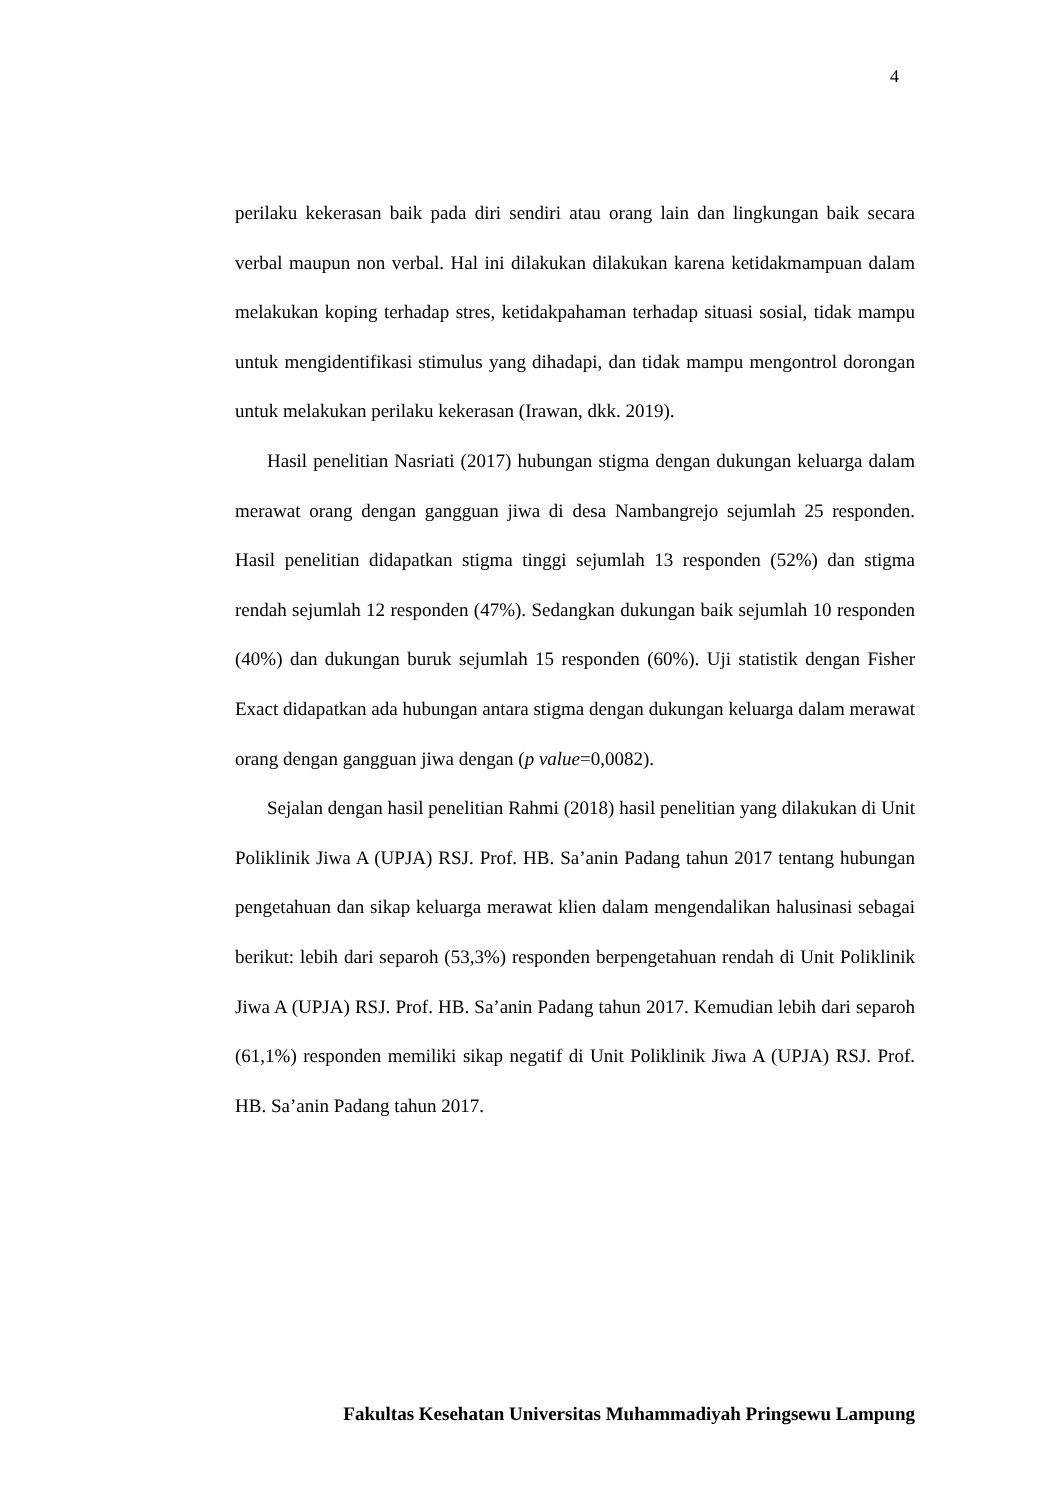4
perilaku kekerasan baik pada diri sendiri atau orang lain dan lingkungan baik secara verbal maupun non verbal. Hal ini dilakukan dilakukan karena ketidakmampuan dalam melakukan koping terhadap stres, ketidakpahaman terhadap situasi sosial, tidak mampu untuk mengidentifikasi stimulus yang dihadapi, dan tidak mampu mengontrol dorongan untuk melakukan perilaku kekerasan (Irawan, dkk. 2019).
Hasil penelitian Nasriati (2017) hubungan stigma dengan dukungan keluarga dalam merawat orang dengan gangguan jiwa di desa Nambangrejo sejumlah 25 responden. Hasil penelitian didapatkan stigma tinggi sejumlah 13 responden (52%) dan stigma rendah sejumlah 12 responden (47%). Sedangkan dukungan baik sejumlah 10 responden (40%) dan dukungan buruk sejumlah 15 responden (60%). Uji statistik dengan Fisher Exact didapatkan ada hubungan antara stigma dengan dukungan keluarga dalam merawat orang dengan gangguan jiwa dengan (p value=0,0082).
Sejalan dengan hasil penelitian Rahmi (2018) hasil penelitian yang dilakukan di Unit Poliklinik Jiwa A (UPJA) RSJ. Prof. HB. Sa’anin Padang tahun 2017 tentang hubungan pengetahuan dan sikap keluarga merawat klien dalam mengendalikan halusinasi sebagai berikut: lebih dari separoh (53,3%) responden berpengetahuan rendah di Unit Poliklinik Jiwa A (UPJA) RSJ. Prof. HB. Sa’anin Padang tahun 2017. Kemudian lebih dari separoh (61,1%) responden memiliki sikap negatif di Unit Poliklinik Jiwa A (UPJA) RSJ. Prof. HB. Sa’anin Padang tahun 2017.
Fakultas Kesehatan Universitas Muhammadiyah Pringsewu Lampung